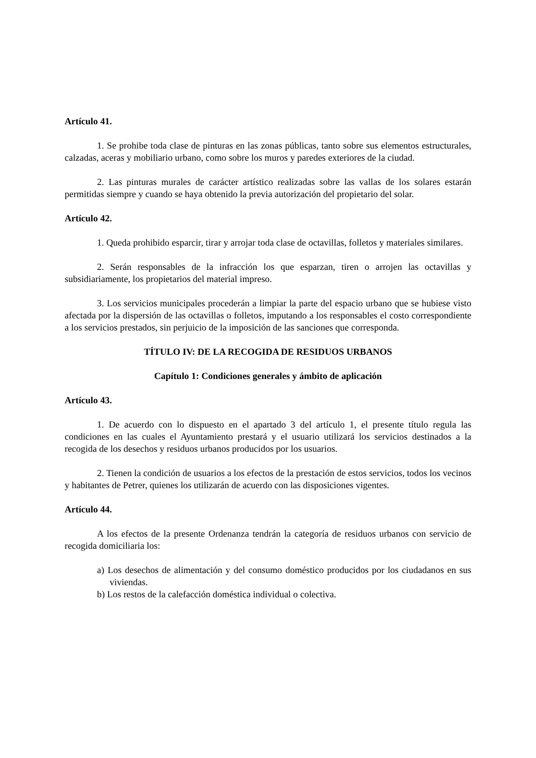Artículo 41.
1. Se prohibe toda clase de pinturas en las zonas públicas, tanto sobre sus elementos estructurales, calzadas, aceras y mobiliario urbano, como sobre los muros y paredes exteriores de la ciudad.
2. Las pinturas murales de carácter artístico realizadas sobre las vallas de los solares estarán permitidas siempre y cuando se haya obtenido la previa autorización del propietario del solar.
Artículo 42.
1. Queda prohibido esparcir, tirar y arrojar toda clase de octavillas, folletos y materiales similares.
2. Serán responsables de la infracción los que esparzan, tiren o arrojen las octavillas y subsidiariamente, los propietarios del material impreso.
3. Los servicios municipales procederán a limpiar la parte del espacio urbano que se hubiese visto afectada por la dispersión de las octavillas o folletos, imputando a los responsables el costo correspondiente a los servicios prestados, sin perjuicio de la imposición de las sanciones que corresponda.
TÍTULO IV: DE LA RECOGIDA DE RESIDUOS URBANOS
Capítulo 1: Condiciones generales y ámbito de aplicación
Artículo 43.
1. De acuerdo con lo dispuesto en el apartado 3 del artículo 1, el presente título regula las condiciones en las cuales el Ayuntamiento prestará y el usuario utilizará los servicios destinados a la recogida de los desechos y residuos urbanos producidos por los usuarios.
2. Tienen la condición de usuarios a los efectos de la prestación de estos servicios, todos los vecinos y habitantes de Petrer, quienes los utilizarán de acuerdo con las disposiciones vigentes.
Artículo 44.
A los efectos de la presente Ordenanza tendrán la categoría de residuos urbanos con servicio de recogida domiciliaria los:
a) Los desechos de alimentación y del consumo doméstico producidos por los ciudadanos en sus viviendas.
b) Los restos de la calefacción doméstica individual o colectiva.